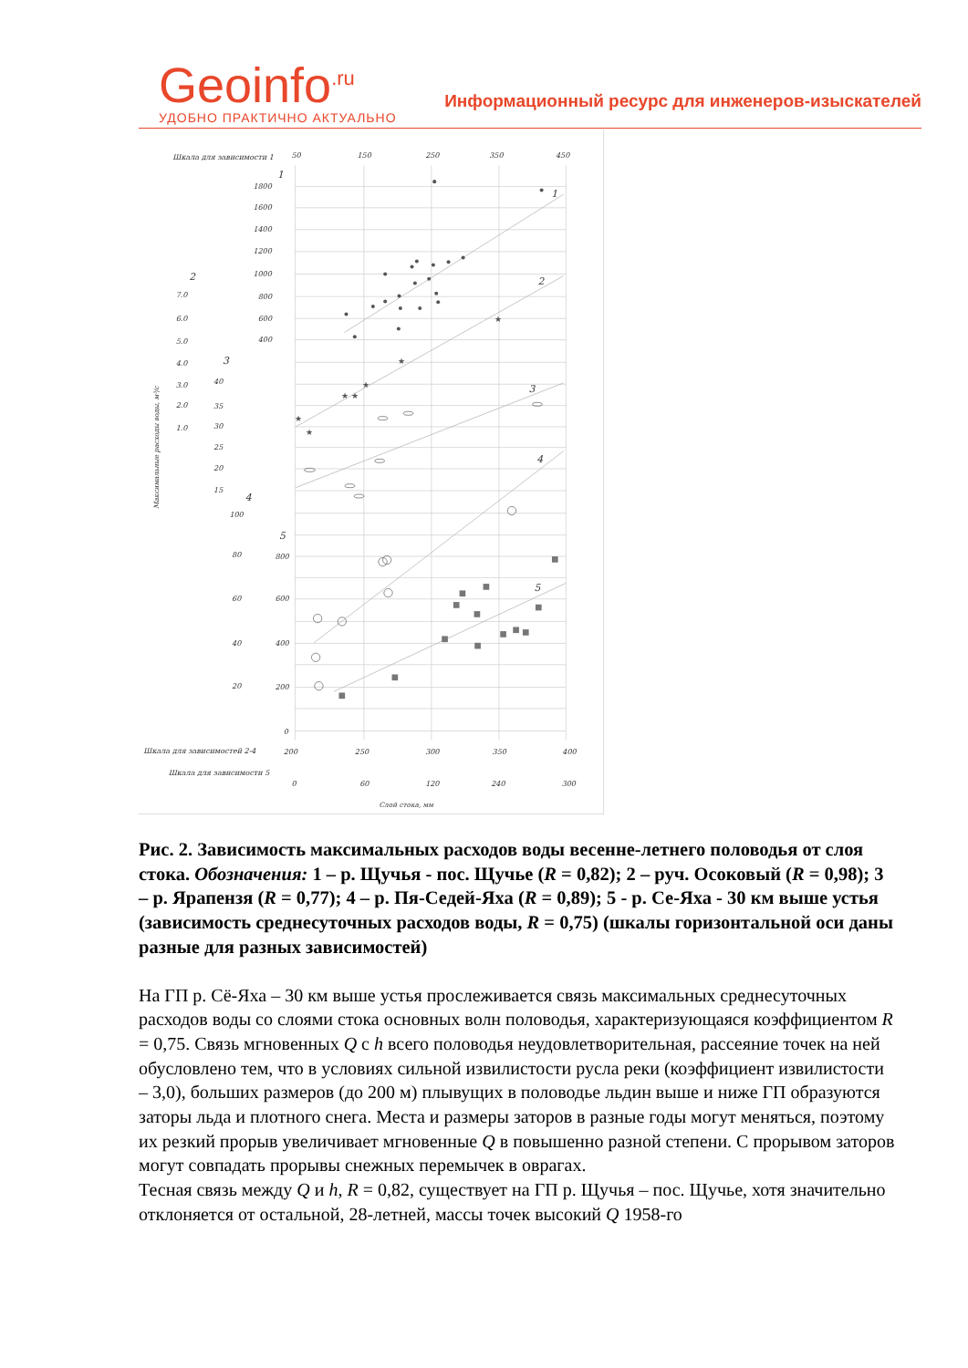Geoinfo<sup>.ru</sup>
УДОБНО ПРАКТИЧНО АКТУАЛЬНО
Информационный ресурс для инженеров-изыскателей
★
★
★
★
★
★
★
Шкала для зависимости 1
50
150
250
350
450
1
1
2
3
4
5
1800
1600
1400
1200
1000
800
600
400
2
7.0
6.0
5.0
4.0
3.0
2.0
1.0
3
40
35
30
25
20
15
4
100
80
60
40
20
5
800
600
400
200
0
Шкала для зависимостей 2-4
200
250
300
350
400
Шкала для зависимости 5
0
60
120
240
300
Слой стока, мм
Максимальные расходы воды, м³/с
Рис. 2. Зависимость максимальных расходов воды весенне-летнего половодья от слоя стока. Обозначения: 1 – р. Щучья - пос. Щучье (R = 0,82); 2 – руч. Осоковый (R = 0,98); 3 – р. Ярапензя (R = 0,77); 4 – р. Пя-Седей-Яха (R = 0,89); 5 - р. Се-Яха - 30 км выше устья (зависимость среднесуточных расходов воды, R = 0,75) (шкалы горизонтальной оси даны разные для разных зависимостей)
На ГП р. Сё-Яха – 30 км выше устья прослеживается связь максимальных среднесуточных расходов воды со слоями стока основных волн половодья, характеризующаяся коэффициентом R = 0,75. Связь мгновенных Q с h всего половодья неудовлетворительная, рассеяние точек на ней обусловлено тем, что в условиях сильной извилистости русла реки (коэффициент извилистости – 3,0), больших размеров (до 200 м) плывущих в половодье льдин выше и ниже ГП образуются заторы льда и плотного снега. Места и размеры заторов в разные годы могут меняться, поэтому их резкий прорыв увеличивает мгновенные Q в повышенно разной степени. С прорывом заторов могут совпадать прорывы снежных перемычек в оврагах.
Тесная связь между Q и h, R = 0,82, существует на ГП р. Щучья – пос. Щучье, хотя значительно отклоняется от остальной, 28-летней, массы точек высокий Q 1958-го